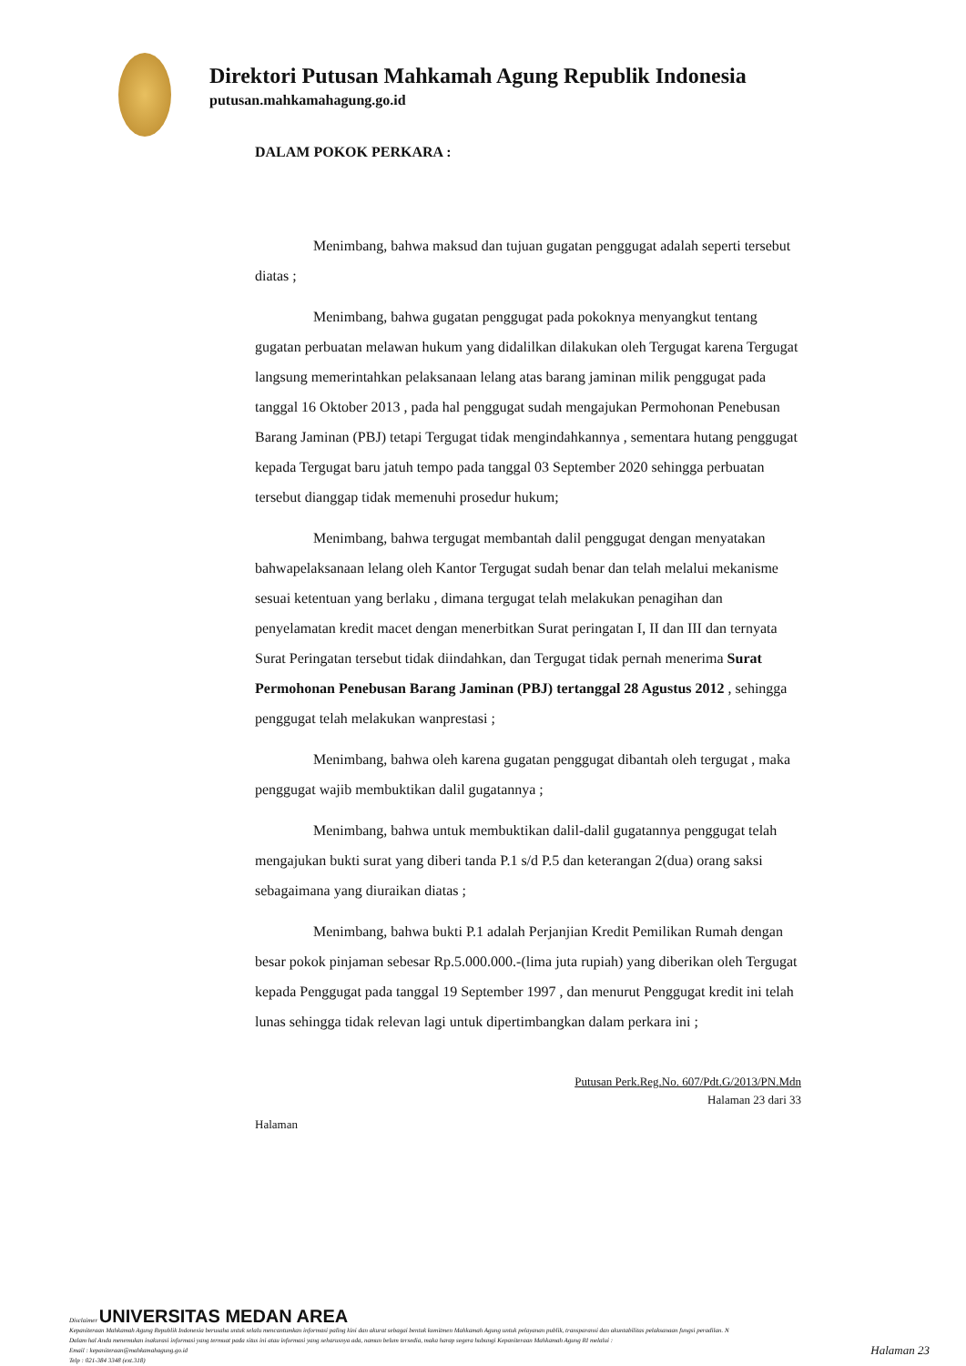Direktori Putusan Mahkamah Agung Republik Indonesia
putusan.mahkamahagung.go.id
DALAM POKOK PERKARA :
Menimbang, bahwa maksud dan tujuan gugatan penggugat adalah seperti tersebut diatas ;
Menimbang, bahwa gugatan penggugat pada pokoknya menyangkut tentang gugatan perbuatan melawan hukum yang didalilkan dilakukan oleh Tergugat karena Tergugat langsung memerintahkan pelaksanaan lelang atas barang jaminan milik penggugat pada tanggal 16 Oktober 2013 , pada hal penggugat sudah mengajukan Permohonan Penebusan Barang Jaminan (PBJ) tetapi Tergugat tidak mengindahkannya , sementara hutang penggugat kepada Tergugat baru jatuh tempo pada tanggal 03 September 2020 sehingga perbuatan tersebut dianggap tidak memenuhi prosedur hukum;
Menimbang, bahwa tergugat membantah dalil penggugat dengan menyatakan bahwapelaksanaan lelang oleh Kantor Tergugat sudah benar dan telah melalui mekanisme sesuai ketentuan yang berlaku , dimana tergugat telah melakukan penagihan dan penyelamatan kredit macet dengan menerbitkan Surat peringatan I, II dan III dan ternyata Surat Peringatan tersebut tidak diindahkan, dan Tergugat tidak pernah menerima Surat Permohonan Penebusan Barang Jaminan (PBJ) tertanggal 28 Agustus 2012 , sehingga penggugat telah melakukan wanprestasi ;
Menimbang, bahwa oleh karena gugatan penggugat dibantah oleh tergugat , maka penggugat wajib membuktikan dalil gugatannya ;
Menimbang, bahwa untuk membuktikan dalil-dalil gugatannya penggugat telah mengajukan bukti surat yang diberi tanda P.1 s/d P.5 dan keterangan 2(dua) orang saksi sebagaimana yang diuraikan diatas ;
Menimbang, bahwa bukti P.1 adalah Perjanjian Kredit Pemilikan Rumah dengan besar pokok pinjaman sebesar Rp.5.000.000.-(lima juta rupiah) yang diberikan oleh Tergugat kepada Penggugat pada tanggal 19 September 1997 , dan menurut Penggugat kredit ini telah lunas sehingga tidak relevan lagi untuk dipertimbangkan dalam perkara ini ;
Putusan Perk.Reg.No. 607/Pdt.G/2013/PN.Mdn
Halaman 23 dari 33
Halaman
Disclaimer UNIVERSITAS MEDAN AREA
Kepaniteraan Mahkamah Agung Republik Indonesia berusaha untuk selalu mencantumkan informasi paling kini dan akurat sebagai bentuk komitmen Mahkamah Agung untuk pelayanan publik, transparansi dan akuntabilitas pelaksanaan fungsi peradilan. N
Dalam hal Anda menemukan inakurasi informasi yang termuat pada situs ini atau informasi yang seharusnya ada, namun belum tersedia, maka harap segera hubungi Kepaniteraan Mahkamah Agung RI melalui :
Email : kepaniteraan@mahkamahagung.go.id
Telp : 021-384 3348 (ext.318)
Halaman 23